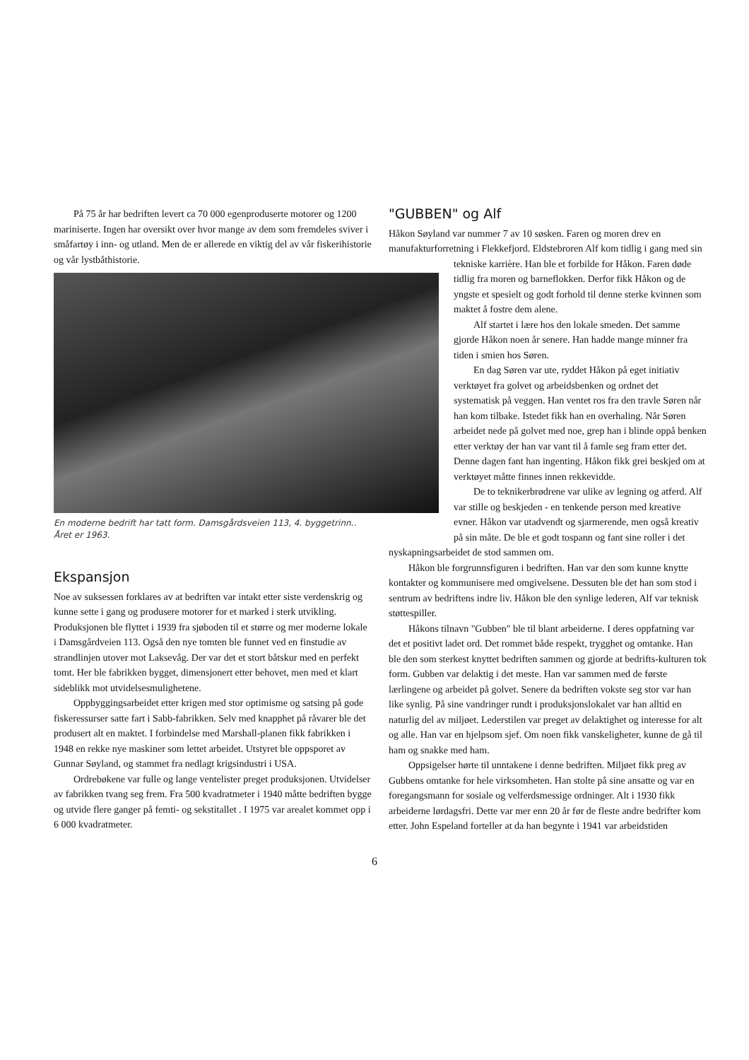På 75 år har bedriften levert ca 70 000 egenproduserte motorer og 1200 mariniserte. Ingen har oversikt over hvor mange av dem som fremdeles sviver i småfartøy i inn- og utland. Men de er allerede en viktig del av vår fiskerihistorie og vår lystbåthistorie.
En moderne bedrift har tatt form. Damsgårdsveien 113, 4. byggetrinn.. Året er 1963.
Ekspansjon
Noe av suksessen forklares av at bedriften var intakt etter siste verdenskrig og kunne sette i gang og produsere motorer for et marked i sterk utvikling. Produksjonen ble flyttet i 1939 fra sjøboden til et større og mer moderne lokale i Damsgårdveien 113. Også den nye tomten ble funnet ved en finstudie av strandlinjen utover mot Laksevåg. Der var det et stort båtskur med en perfekt tomt. Her ble fabrikken bygget, dimensjonert etter behovet, men med et klart sideblikk mot utvidelsesmulighetene.
Oppbyggingsarbeidet etter krigen med stor optimisme og satsing på gode fiskeressurser satte fart i Sabb-fabrikken. Selv med knapphet på råvarer ble det produsert alt en maktet. I forbindelse med Marshall-planen fikk fabrikken i 1948 en rekke nye maskiner som lettet arbeidet. Utstyret ble oppsporet av Gunnar Søyland, og stammet fra nedlagt krigsindustri i USA.
Ordrebøkene var fulle og lange ventelister preget produksjonen. Utvidelser av fabrikken tvang seg frem. Fra 500 kvadratmeter i 1940 måtte bedriften bygge og utvide flere ganger på femti- og sekstitallet . I 1975 var arealet kommet opp i 6 000 kvadratmeter.
"GUBBEN" og Alf
Håkon Søyland var nummer 7 av 10 søsken. Faren og moren drev en manufakturforretning i Flekkefjord. Eldstebroren Alf kom tidlig i gang med sin
tekniske karrière. Han ble et forbilde for Håkon. Faren døde tidlig fra moren og barneflokken. Derfor fikk Håkon og de yngste et spesielt og godt forhold til denne sterke kvinnen som maktet å fostre dem alene.
Alf startet i lære hos den lokale smeden. Det samme gjorde Håkon noen år senere. Han hadde mange minner fra tiden i smien hos Søren.
En dag Søren var ute, ryddet Håkon på eget initiativ verktøyet fra golvet og arbeidsbenken og ordnet det systematisk på veggen. Han ventet ros fra den travle Søren når han kom tilbake. Istedet fikk han en overhaling. Når Søren arbeidet nede på golvet med noe, grep han i blinde oppå benken etter verktøy der han var vant til å famle seg fram etter det. Denne dagen fant han ingenting. Håkon fikk grei beskjed om at verktøyet måtte finnes innen rekkevidde.
De to teknikerbrødrene var ulike av legning og atferd. Alf var stille og beskjeden - en tenkende person med kreative evner. Håkon var utadvendt og sjarmerende, men også kreativ på sin måte. De ble et godt tospann og fant sine roller i det nyskapningsarbeidet de stod sammen om.
Håkon ble forgrunnsfiguren i bedriften. Han var den som kunne knytte kontakter og kommunisere med omgivelsene. Dessuten ble det han som stod i sentrum av bedriftens indre liv. Håkon ble den synlige lederen, Alf var teknisk støttespiller.
Håkons tilnavn "Gubben" ble til blant arbeiderne. I deres oppfatning var det et positivt ladet ord. Det rommet både respekt, trygghet og omtanke. Han ble den som sterkest knyttet bedriften sammen og gjorde at bedrifts-kulturen tok form. Gubben var delaktig i det meste. Han var sammen med de første lærlingene og arbeidet på golvet. Senere da bedriften vokste seg stor var han like synlig. På sine vandringer rundt i produksjonslokalet var han alltid en naturlig del av miljøet. Lederstilen var preget av delaktighet og interesse for alt og alle. Han var en hjelpsom sjef. Om noen fikk vanskeligheter, kunne de gå til ham og snakke med ham.
Oppsigelser hørte til unntakene i denne bedriften. Miljøet fikk preg av Gubbens omtanke for hele virksomheten. Han stolte på sine ansatte og var en foregangsmann for sosiale og velferdsmessige ordninger. Alt i 1930 fikk arbeiderne lørdagsfri. Dette var mer enn 20 år før de fleste andre bedrifter kom etter. John Espeland forteller at da han begynte i 1941 var arbeidstiden
6